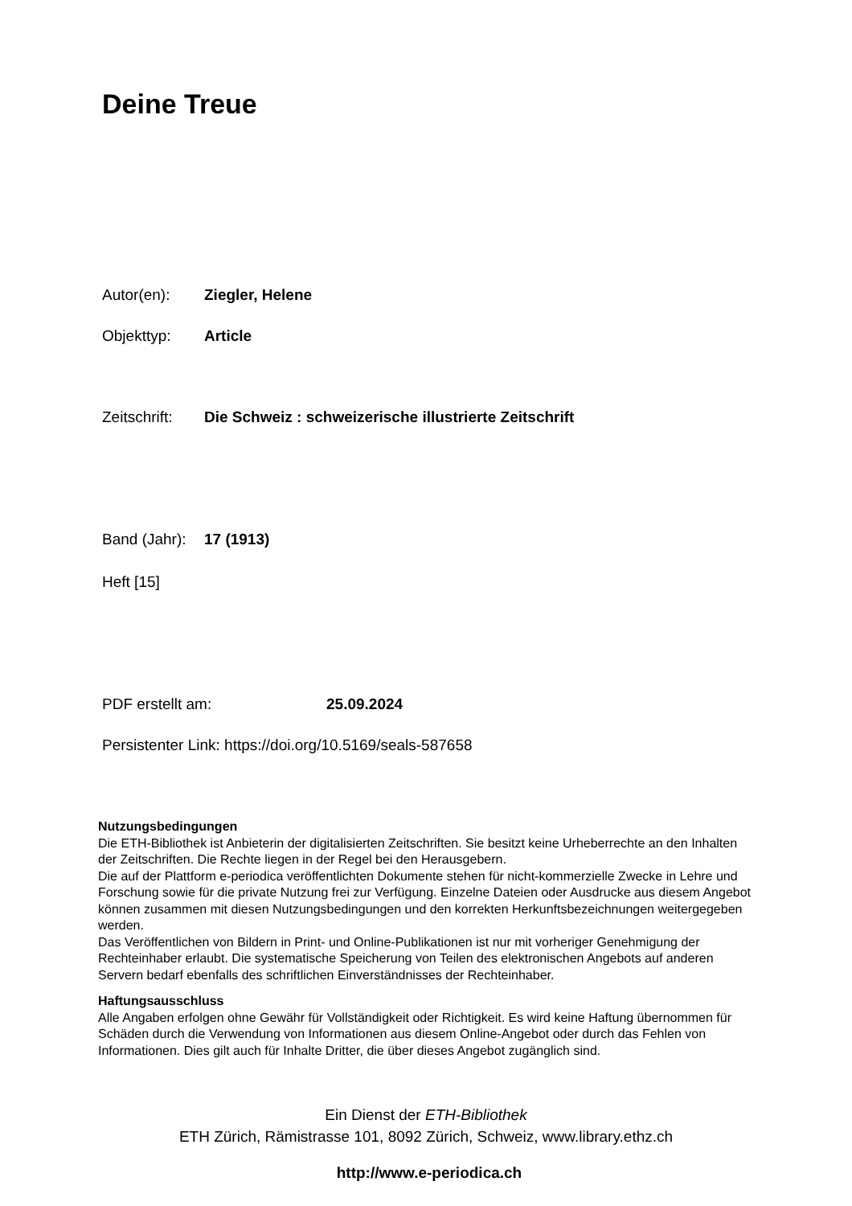Deine Treue
Autor(en): Ziegler, Helene
Objekttyp: Article
Zeitschrift: Die Schweiz : schweizerische illustrierte Zeitschrift
Band (Jahr): 17 (1913)
Heft [15]
PDF erstellt am: 25.09.2024
Persistenter Link: https://doi.org/10.5169/seals-587658
Nutzungsbedingungen
Die ETH-Bibliothek ist Anbieterin der digitalisierten Zeitschriften. Sie besitzt keine Urheberrechte an den Inhalten der Zeitschriften. Die Rechte liegen in der Regel bei den Herausgebern.
Die auf der Plattform e-periodica veröffentlichten Dokumente stehen für nicht-kommerzielle Zwecke in Lehre und Forschung sowie für die private Nutzung frei zur Verfügung. Einzelne Dateien oder Ausdrucke aus diesem Angebot können zusammen mit diesen Nutzungsbedingungen und den korrekten Herkunftsbezeichnungen weitergegeben werden.
Das Veröffentlichen von Bildern in Print- und Online-Publikationen ist nur mit vorheriger Genehmigung der Rechteinhaber erlaubt. Die systematische Speicherung von Teilen des elektronischen Angebots auf anderen Servern bedarf ebenfalls des schriftlichen Einverständnisses der Rechteinhaber.
Haftungsausschluss
Alle Angaben erfolgen ohne Gewähr für Vollständigkeit oder Richtigkeit. Es wird keine Haftung übernommen für Schäden durch die Verwendung von Informationen aus diesem Online-Angebot oder durch das Fehlen von Informationen. Dies gilt auch für Inhalte Dritter, die über dieses Angebot zugänglich sind.
Ein Dienst der ETH-Bibliothek
ETH Zürich, Rämistrasse 101, 8092 Zürich, Schweiz, www.library.ethz.ch
http://www.e-periodica.ch